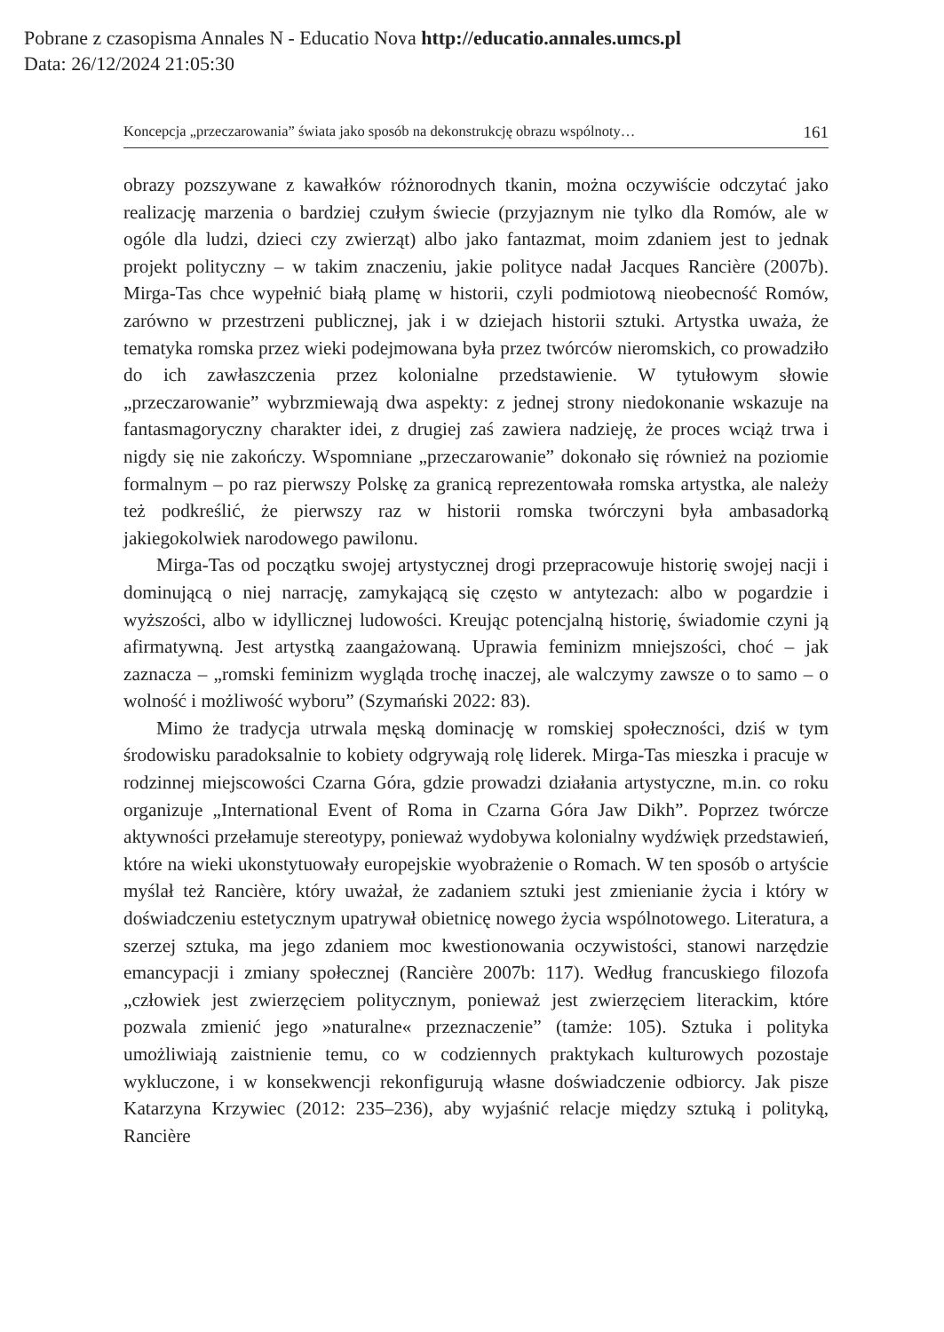Pobrane z czasopisma Annales N - Educatio Nova http://educatio.annales.umcs.pl
Data: 26/12/2024 21:05:30
Koncepcja „przeczarowania” świata jako sposób na dekonstrukcję obrazu wspólnoty… 161
obrazy pozszywane z kawałków różnorodnych tkanin, można oczywiście odczytać jako realizację marzenia o bardziej czułym świecie (przyjaznym nie tylko dla Romów, ale w ogóle dla ludzi, dzieci czy zwierząt) albo jako fantazmat, moim zdaniem jest to jednak projekt polityczny – w takim znaczeniu, jakie polityce nadał Jacques Rancière (2007b). Mirga-Tas chce wypełnić białą plamę w historii, czyli podmiotową nieobecność Romów, zarówno w przestrzeni publicznej, jak i w dziejach historii sztuki. Artystka uważa, że tematyka romska przez wieki podejmowana była przez twórców nieromskich, co prowadziło do ich zawłaszczenia przez kolonialne przedstawienie. W tytułowym słowie „przeczarowanie” wybrzmiewają dwa aspekty: z jednej strony niedokonanie wskazuje na fantasmagoryczny charakter idei, z drugiej zaś zawiera nadzieję, że proces wciąż trwa i nigdy się nie zakończy. Wspomniane „przeczarowanie” dokonało się również na poziomie formalnym – po raz pierwszy Polskę za granicą reprezentowała romska artystka, ale należy też podkreślić, że pierwszy raz w historii romska twórczyni była ambasadorką jakiegokolwiek narodowego pawilonu.
Mirga-Tas od początku swojej artystycznej drogi przepracowuje historię swojej nacji i dominującą o niej narrację, zamykającą się często w antytezach: albo w pogardzie i wyższości, albo w idyllicznej ludowości. Kreując potencjalną historię, świadomie czyni ją afirmatywną. Jest artystką zaangażowaną. Uprawia feminizm mniejszości, choć – jak zaznacza – „romski feminizm wygląda trochę inaczej, ale walczymy zawsze o to samo – o wolność i możliwość wyboru” (Szymański 2022: 83).
Mimo że tradycja utrwala męską dominację w romskiej społeczności, dziś w tym środowisku paradoksalnie to kobiety odgrywają rolę liderek. Mirga-Tas mieszka i pracuje w rodzinnej miejscowości Czarna Góra, gdzie prowadzi działania artystyczne, m.in. co roku organizuje „International Event of Roma in Czarna Góra Jaw Dikh”. Poprzez twórcze aktywności przełamuje stereotypy, ponieważ wydobywa kolonialny wydźwięk przedstawień, które na wieki ukonstytuowały europejskie wyobrażenie o Romach. W ten sposób o artyście myślał też Rancière, który uważał, że zadaniem sztuki jest zmienianie życia i który w doświadczeniu estetycznym upatrywał obietnicę nowego życia wspólnotowego. Literatura, a szerzej sztuka, ma jego zdaniem moc kwestionowania oczywistości, stanowi narzędzie emancypacji i zmiany społecznej (Rancière 2007b: 117). Według francuskiego filozofa „człowiek jest zwierzęciem politycznym, ponieważ jest zwierzęciem literackim, które pozwala zmienić jego »naturalne« przeznaczenie” (tamże: 105). Sztuka i polityka umożliwiają zaistnienie temu, co w codziennych praktykach kulturowych pozostaje wykluczone, i w konsekwencji rekonfigurują własne doświadczenie odbiorcy. Jak pisze Katarzyna Krzywiec (2012: 235–236), aby wyjaśnić relacje między sztuką i polityką, Rancière